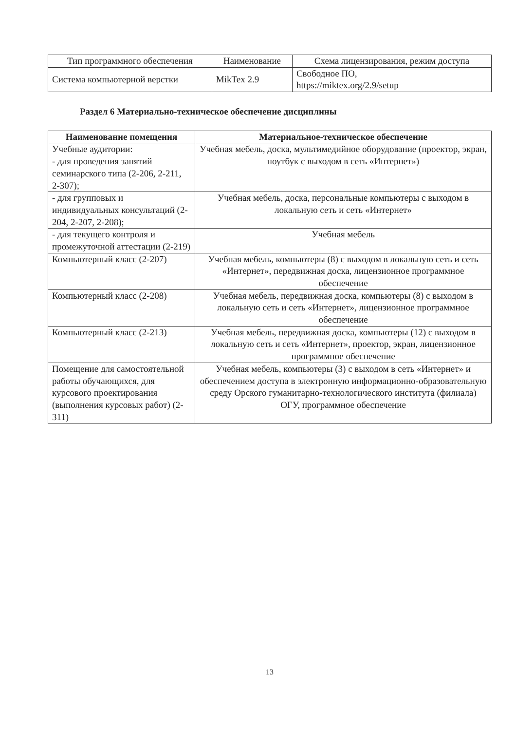| Тип программного обеспечения | Наименование | Схема лицензирования, режим доступа |
| Система компьютерной верстки | MikTex 2.9 | Свободное ПО, https://miktex.org/2.9/setup |
Раздел 6 Материально-техническое обеспечение дисциплины
| Наименование помещения | Материальное-техническое обеспечение |
| --- | --- |
| Учебные аудитории: - для проведения занятий семинарского типа (2-206, 2-211, 2-307); | Учебная мебель, доска, мультимедийное оборудование (проектор, экран, ноутбук с выходом в сеть «Интернет») |
| - для групповых и индивидуальных консультаций (2-204, 2-207, 2-208); | Учебная мебель, доска, персональные компьютеры с выходом в локальную сеть и сеть «Интернет» |
| - для текущего контроля и промежуточной аттестации (2-219) | Учебная мебель |
| Компьютерный класс (2-207) | Учебная мебель, компьютеры (8) с выходом в локальную сеть и сеть «Интернет», передвижная доска, лицензионное программное обеспечение |
| Компьютерный класс (2-208) | Учебная мебель, передвижная доска, компьютеры (8) с выходом в локальную сеть и сеть «Интернет», лицензионное программное обеспечение |
| Компьютерный класс (2-213) | Учебная мебель, передвижная доска, компьютеры (12) с выходом в локальную сеть и сеть «Интернет», проектор, экран, лицензионное программное обеспечение |
| Помещение для самостоятельной работы обучающихся, для курсового проектирования (выполнения курсовых работ) (2-311) | Учебная мебель, компьютеры (3) с выходом в сеть «Интернет» и обеспечением доступа в электронную информационно-образовательную среду Орского гуманитарно-технологического института (филиала) ОГУ, программное обеспечение |
13